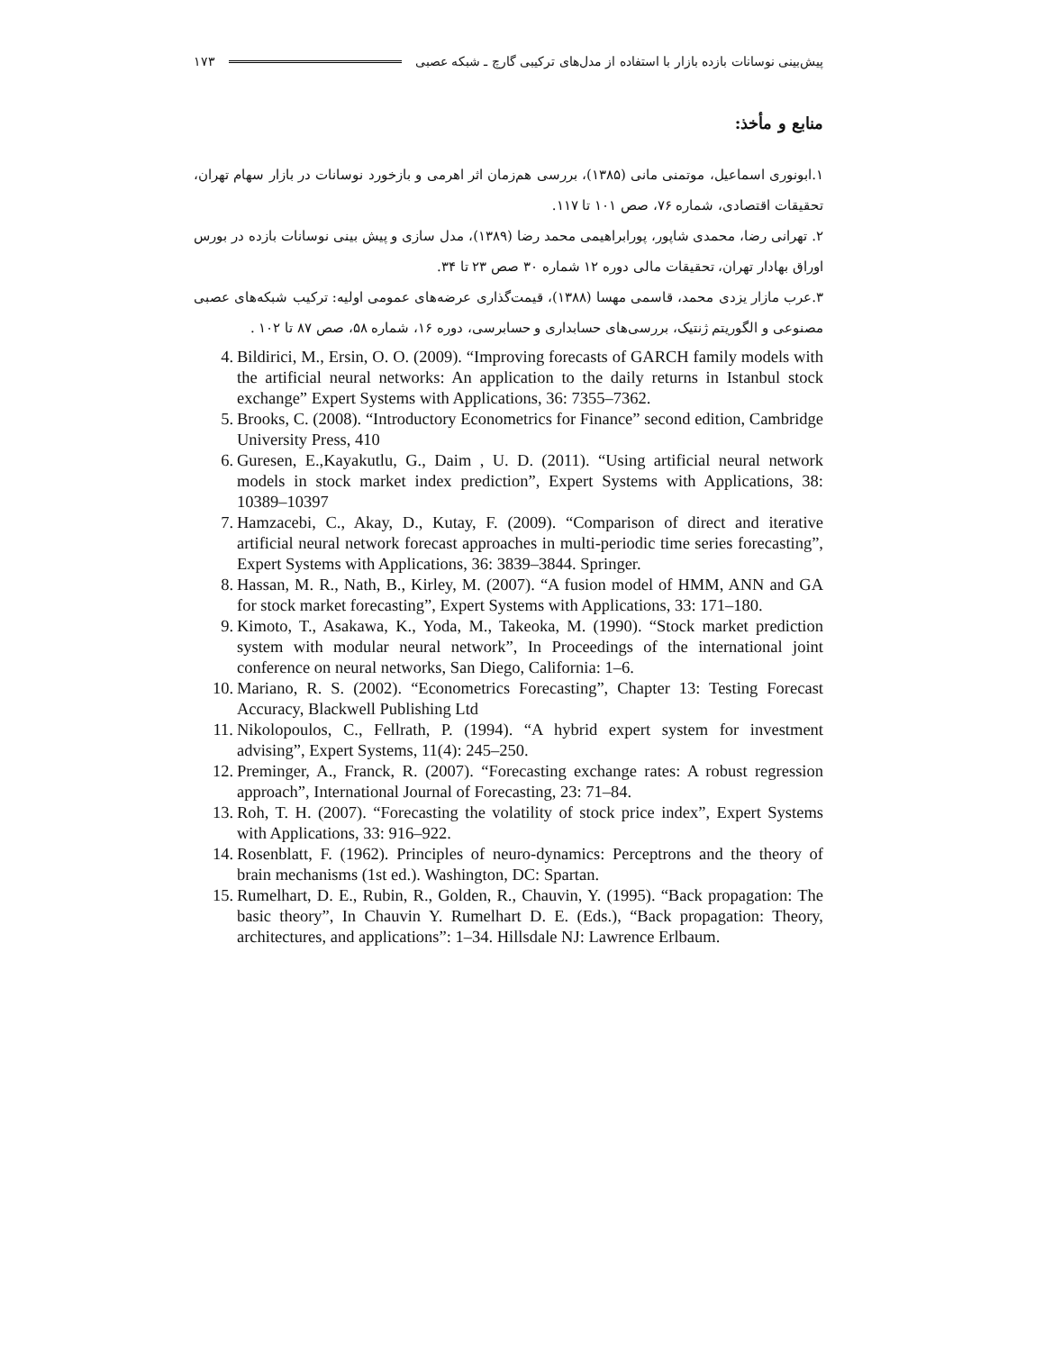پیش‌بینی نوسانات بازده بازار با استفاده از مدل‌های ترکیبی گارچ ـ شبکه عصبی ۱۷۳
منابع و مأخذ:
۱.ابونوری اسماعیل، موتمنی مانی (۱۳۸۵)، بررسی هم‌زمان اثر اهرمی و بازخورد نوسانات در بازار سهام تهران، تحقیقات اقتصادی، شماره ۷۶، صص ۱۰۱ تا ۱۱۷.
۲. تهرانی رضا، محمدی شاپور، پورابراهیمی محمد رضا (۱۳۸۹)، مدل سازی و پیش بینی نوسانات بازده در بورس اوراق بهادار تهران، تحقیقات مالی دوره ۱۲ شماره ۳۰ صص ۲۳ تا ۳۴.
۳.عرب مازار یزدی محمد، قاسمی مهسا (۱۳۸۸)، قیمت‌گذاری عرضه‌های عمومی اولیه: ترکیب شبکه‌های عصبی مصنوعی و الگوریتم ژنتیک، بررسی‌های حسابداری و حسابرسی، دوره ۱۶، شماره ۵۸، صص ۸۷ تا ۱۰۲ .
4. Bildirici, M., Ersin, O. O. (2009). “Improving forecasts of GARCH family models with the artificial neural networks: An application to the daily returns in Istanbul stock exchange” Expert Systems with Applications, 36: 7355–7362.
5. Brooks, C. (2008). “Introductory Econometrics for Finance” second edition, Cambridge University Press, 410
6. Guresen, E.,Kayakutlu, G., Daim , U. D. (2011). “Using artificial neural network models in stock market index prediction”, Expert Systems with Applications, 38: 10389–10397
7. Hamzacebi, C., Akay, D., Kutay, F. (2009). “Comparison of direct and iterative artificial neural network forecast approaches in multi-periodic time series forecasting”, Expert Systems with Applications, 36: 3839–3844. Springer.
8. Hassan, M. R., Nath, B., Kirley, M. (2007). “A fusion model of HMM, ANN and GA for stock market forecasting”, Expert Systems with Applications, 33: 171–180.
9. Kimoto, T., Asakawa, K., Yoda, M., Takeoka, M. (1990). “Stock market prediction system with modular neural network”, In Proceedings of the international joint conference on neural networks, San Diego, California: 1–6.
10. Mariano, R. S. (2002). “Econometrics Forecasting”, Chapter 13: Testing Forecast Accuracy, Blackwell Publishing Ltd
11. Nikolopoulos, C., Fellrath, P. (1994). “A hybrid expert system for investment advising”, Expert Systems, 11(4): 245–250.
12. Preminger, A., Franck, R. (2007). “Forecasting exchange rates: A robust regression approach”, International Journal of Forecasting, 23: 71–84.
13. Roh, T. H. (2007). “Forecasting the volatility of stock price index”, Expert Systems with Applications, 33: 916–922.
14. Rosenblatt, F. (1962). Principles of neuro-dynamics: Perceptrons and the theory of brain mechanisms (1st ed.). Washington, DC: Spartan.
15. Rumelhart, D. E., Rubin, R., Golden, R., Chauvin, Y. (1995). “Back propagation: The basic theory”, In Chauvin Y. Rumelhart D. E. (Eds.), “Back propagation: Theory, architectures, and applications”: 1–34. Hillsdale NJ: Lawrence Erlbaum.